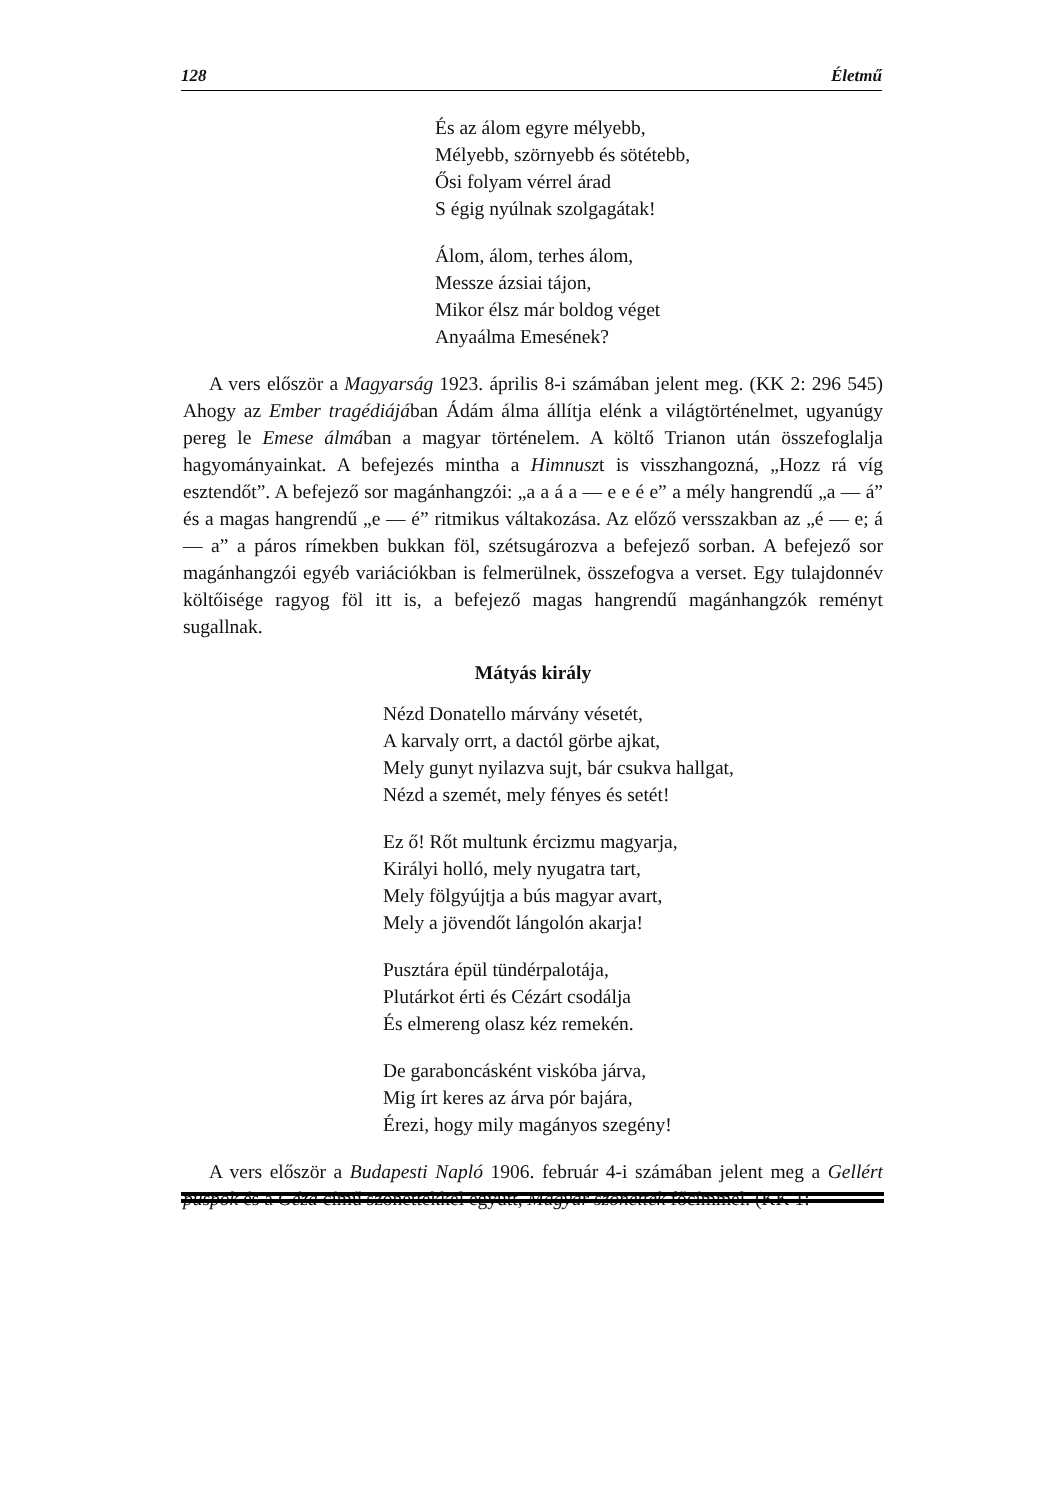128 Életmű
És az álom egyre mélyebb,
Mélyebb, szörnyebb és sötétebb,
Ősi folyam vérrel árad
S égig nyúlnak szolgagátak!
Álom, álom, terhes álom,
Messze ázsiai tájon,
Mikor élsz már boldog véget
Anyaálma Emesének?
A vers először a Magyarság 1923. április 8-i számában jelent meg. (KK 2: 296 545) Ahogy az Ember tragédiájában Ádám álma állítja elénk a világtörténelmet, ugyanúgy pereg le Emese álmában a magyar történelem. A költő Trianon után összefoglalja hagyományainkat. A befejezés mintha a Himnuszt is visszhangozná, „Hozz rá víg esztendőt”. A befejező sor magánhangzói: „a a á a — e e é e” a mély hangrendű „a — á” és a magas hangrendű „e — é” ritmikus váltakozása. Az előző versszakban az „é — e; á — a” a páros rímekben bukkan föl, szétsugározva a befejező sorban. A befejező sor magánhangzói egyéb variációkban is felmerülnek, összefogva a verset. Egy tulajdonnév költőisége ragyog föl itt is, a befejező magas hangrendű magánhangzók reményt sugallnak.
Mátyás király
Nézd Donatello márvány vésetét,
A karvaly orrt, a dactól görbe ajkat,
Mely gunyt nyilazva sujt, bár csukva hallgat,
Nézd a szemét, mely fényes és setét!
Ez ő! Rőt multunk ércizmu magyarja,
Királyi holló, mely nyugatra tart,
Mely fölgyújtja a bús magyar avart,
Mely a jövendőt lángolón akarja!
Pusztára épül tündérpalotája,
Plutárkot érti és Cézárt csodálja
És elmereng olasz kéz remekén.
De garaboncásként viskóba járva,
Mig írt keres az árva pór bajára,
Érezi, hogy mily magányos szegény!
A vers először a Budapesti Napló 1906. február 4-i számában jelent meg a Gellért püspök és a Géza című szonettekkel együtt, Magyar szonettek főcímmel. (KK 1: